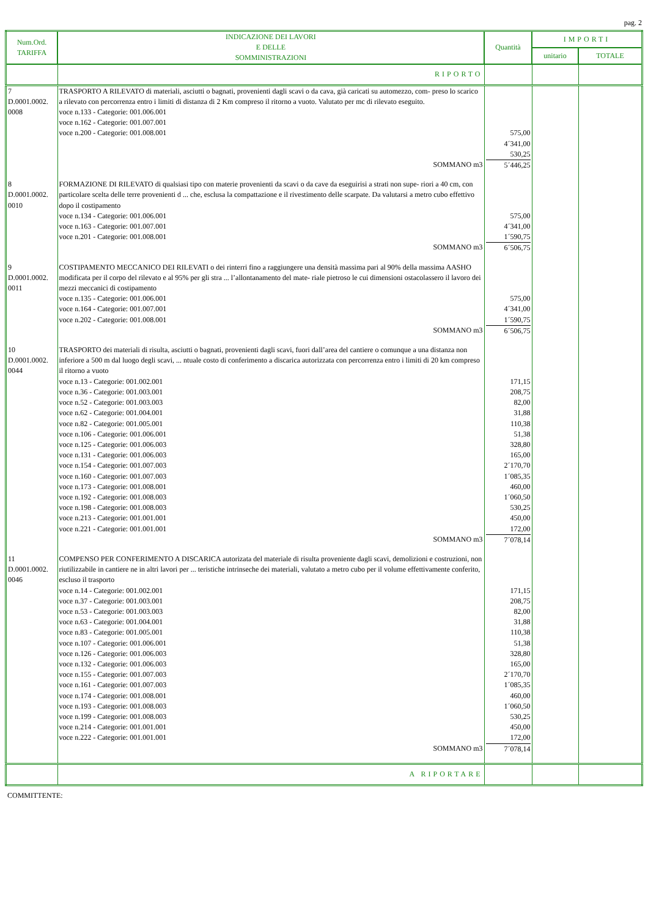pag. 2
| Num.Ord. TARIFFA | INDICAZIONE DEI LAVORI E DELLE SOMMINISTRAZIONI | Quantità | IMPORTI | |
| --- | --- | --- | --- | --- |
| | | | unitario | TOTALE |
| | RIPORTO | | | |
| 7 D.0001.0002. 0008 | TRASPORTO A RILEVATO di materiali, asciutti o bagnati, provenienti dagli scavi o da cava, già caricati su automezzo, com- preso lo scarico a rilevato con percorrenza entro i limiti di distanza di 2 Km compreso il ritorno a vuoto. Valutato per mc di rilevato eseguito. voce n.133 - Categorie: 001.006.001 voce n.162 - Categorie: 001.007.001 voce n.200 - Categorie: 001.008.001 | 575,00 4´341,00 530,25 | | |
| | SOMMANO m3 | 5´446,25 | | |
| 8 D.0001.0002. 0010 | FORMAZIONE DI RILEVATO di qualsiasi tipo con materie provenienti da scavi o da cave da eseguirisi a strati non supe- riori a 40 cm, con particolare scelta delle terre provenienti d ... che, esclusa la compattazione e il rivestimento delle scarpate. Da valutarsi a metro cubo effettivo dopo il costipamento voce n.134 - Categorie: 001.006.001 voce n.163 - Categorie: 001.007.001 voce n.201 - Categorie: 001.008.001 | 575,00 4´341,00 1´590,75 | | |
| | SOMMANO m3 | 6´506,75 | | |
| 9 D.0001.0002. 0011 | COSTIPAMENTO MECCANICO DEI RILEVATI o dei rinterri fino a raggiungere una densità massima pari al 90% della massima AASHO modificata per il corpo del rilevato e al 95% per gli stra ... l’allontanamento del mate- riale pietroso le cui dimensioni ostacolassero il lavoro dei mezzi meccanici di costipamento voce n.135 - Categorie: 001.006.001 voce n.164 - Categorie: 001.007.001 voce n.202 - Categorie: 001.008.001 | 575,00 4´341,00 1´590,75 | | |
| | SOMMANO m3 | 6´506,75 | | |
| 10 D.0001.0002. 0044 | TRASPORTO dei materiali di risulta, asciutti o bagnati, provenienti dagli scavi, fuori dall’area del cantiere o comunque a una distanza non inferiore a 500 m dal luogo degli scavi, ... ntuale costo di conferimento a discarica autorizzata con percorrenza entro i limiti di 20 km compreso il ritorno a vuoto voce n.13 - Categorie: 001.002.001 voce n.36 - Categorie: 001.003.001 voce n.52 - Categorie: 001.003.003 voce n.62 - Categorie: 001.004.001 voce n.82 - Categorie: 001.005.001 voce n.106 - Categorie: 001.006.001 voce n.125 - Categorie: 001.006.003 voce n.131 - Categorie: 001.006.003 voce n.154 - Categorie: 001.007.003 voce n.160 - Categorie: 001.007.003 voce n.173 - Categorie: 001.008.001 voce n.192 - Categorie: 001.008.003 voce n.198 - Categorie: 001.008.003 voce n.213 - Categorie: 001.001.001 voce n.221 - Categorie: 001.001.001 | 171,15 208,75 82,00 31,88 110,38 51,38 328,80 165,00 2´170,70 1´085,35 460,00 1´060,50 530,25 450,00 172,00 | | |
| | SOMMANO m3 | 7´078,14 | | |
| 11 D.0001.0002. 0046 | COMPENSO PER CONFERIMENTO A DISCARICA autorizata del materiale di risulta proveniente dagli scavi, demolizioni e costruzioni, non riutilizzabile in cantiere ne in altri lavori per ... teristiche intrinseche dei materiali, valutato a metro cubo per il volume effettivamente conferito, escluso il trasporto voce n.14 - Categorie: 001.002.001 voce n.37 - Categorie: 001.003.001 voce n.53 - Categorie: 001.003.003 voce n.63 - Categorie: 001.004.001 voce n.83 - Categorie: 001.005.001 voce n.107 - Categorie: 001.006.001 voce n.126 - Categorie: 001.006.003 voce n.132 - Categorie: 001.006.003 voce n.155 - Categorie: 001.007.003 voce n.161 - Categorie: 001.007.003 voce n.174 - Categorie: 001.008.001 voce n.193 - Categorie: 001.008.003 voce n.199 - Categorie: 001.008.003 voce n.214 - Categorie: 001.001.001 voce n.222 - Categorie: 001.001.001 | 171,15 208,75 82,00 31,88 110,38 51,38 328,80 165,00 2´170,70 1´085,35 460,00 1´060,50 530,25 450,00 172,00 | | |
| | SOMMANO m3 | 7´078,14 | | |
| | A RIPORTARE | | | |
COMMITTENTE: